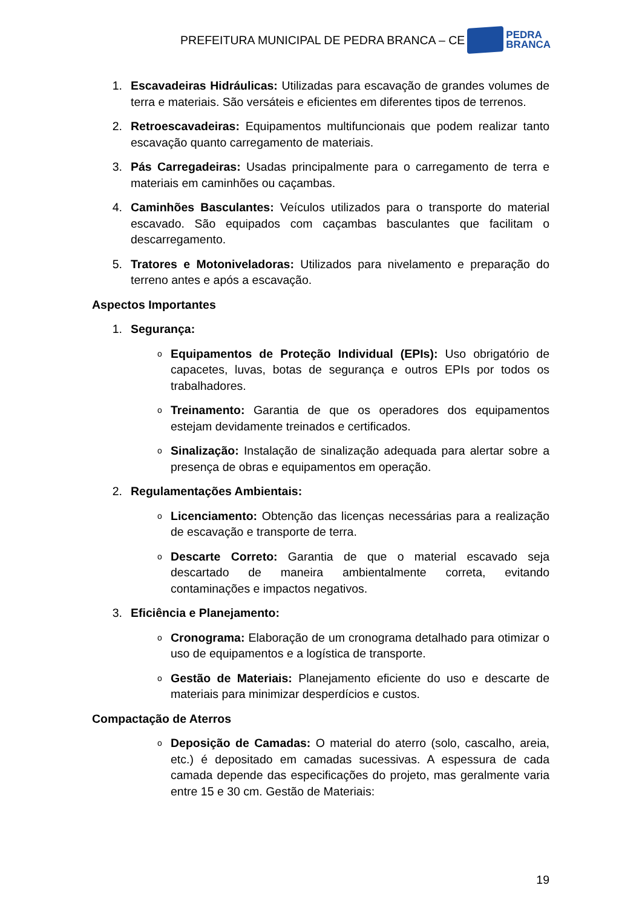PREFEITURA MUNICIPAL DE PEDRA BRANCA – CE PEDRA
BRANCA
1. Escavadeiras Hidráulicas: Utilizadas para escavação de grandes volumes de terra e materiais. São versáteis e eficientes em diferentes tipos de terrenos.
2. Retroescavadeiras: Equipamentos multifuncionais que podem realizar tanto escavação quanto carregamento de materiais.
3. Pás Carregadeiras: Usadas principalmente para o carregamento de terra e materiais em caminhões ou caçambas.
4. Caminhões Basculantes: Veículos utilizados para o transporte do material escavado. São equipados com caçambas basculantes que facilitam o descarregamento.
5. Tratores e Motoniveladoras: Utilizados para nivelamento e preparação do terreno antes e após a escavação.
Aspectos Importantes
1. Segurança:
o
Equipamentos de Proteção Individual (EPIs): Uso obrigatório de capacetes, luvas, botas de segurança e outros EPIs por todos os trabalhadores.
o
Treinamento: Garantia de que os operadores dos equipamentos estejam devidamente treinados e certificados.
o
Sinalização: Instalação de sinalização adequada para alertar sobre a presença de obras e equipamentos em operação.
2. Regulamentações Ambientais:
o
Licenciamento: Obtenção das licenças necessárias para a realização de escavação e transporte de terra.
o
Descarte Correto: Garantia de que o material escavado seja descartado de maneira ambientalmente correta, evitando contaminações e impactos negativos.
3. Eficiência e Planejamento:
o
Cronograma: Elaboração de um cronograma detalhado para otimizar o uso de equipamentos e a logística de transporte.
o
Gestão de Materiais: Planejamento eficiente do uso e descarte de materiais para minimizar desperdícios e custos.
Compactação de Aterros
o
Deposição de Camadas: O material do aterro (solo, cascalho, areia, etc.) é depositado em camadas sucessivas. A espessura de cada camada depende das especificações do projeto, mas geralmente varia entre 15 e 30 cm. Gestão de Materiais:
19